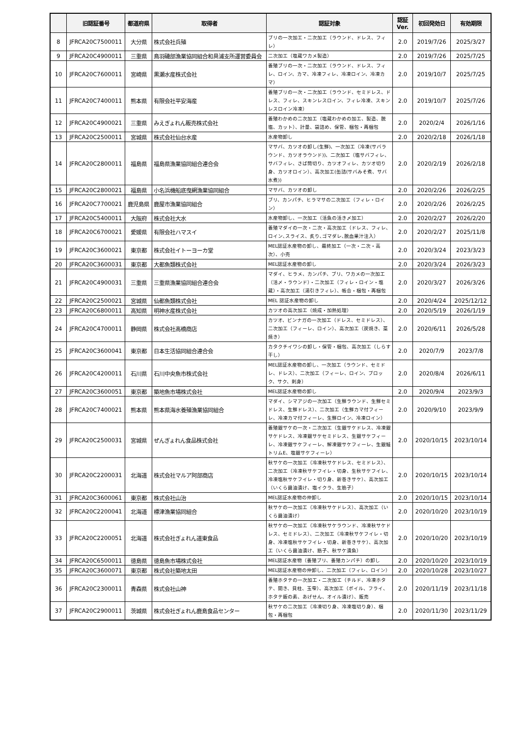| | 旧認証番号 | 都道府県 | 取得者 | 認証対象 | 認証 Ver. | 初回発効日 | 有効期限 |
| --- | --- | --- | --- | --- | --- | --- | --- |
| 8 | JFRCA20C7500011 | 大分県 | 株式会社兵殖 | ブリの一次加工・二次加工（ラウンド、ドレス、フィレ） | 2.0 | 2019/7/26 | 2025/3/27 |
| 9 | JFRCA20C4900011 | 三重県 | 鳥羽磯部漁業協同組合和具浦支所運営委員会 | 二次加工（塩蔵ワカメ製造） | 2.0 | 2019/7/26 | 2025/7/25 |
| 10 | JFRCA20C7600011 | 宮崎県 | 黒瀬水産株式会社 | 養殖ブリの一次・二次加工（ラウンド、ドレス、フィレ、ロイン、カマ、冷凍フィレ、冷凍ロイン、冷凍カマ） | 2.0 | 2019/10/7 | 2025/7/25 |
| 11 | JFRCA20C7400011 | 熊本県 | 有限会社平安海産 | 養殖ブリの一次・二次加工（ラウンド、セミドレス、ドレス、フィレ、スキンレスロイン、フィレ冷凍、スキンレスロイン冷凍） | 2.0 | 2019/10/7 | 2025/7/26 |
| 12 | JFRCA20C4900021 | 三重県 | みえぎょれん販売株式会社 | 養殖わかめの二次加工（塩蔵わかめの加工、製造、脱塩、カット）、計量、袋詰め、保管、梱包・再梱包 | 2.0 | 2020/2/4 | 2026/1/16 |
| 13 | JFRCA20C2500011 | 宮城県 | 株式会社仙台水産 | 水産物卸し | 2.0 | 2020/2/18 | 2026/1/18 |
| 14 | JFRCA20C2800011 | 福島県 | 福島県漁業協同組合連合会 | マサバ、カツオの卸し(生鮮)、一次加工（冷凍(サバラウンド、カツオラウンド))、二次加工（塩サバフィレ、サバフィレ、さば筒切り、カツオフィレ、カツオ切り身、カツオロイン）、高次加工(缶詰(サバみそ煮、サバ水煮)) | 2.0 | 2020/2/19 | 2026/2/18 |
| 15 | JFRCA20C2800021 | 福島県 | 小名浜機船底曳網漁業協同組合 | マサバ、カツオの卸し | 2.0 | 2020/2/26 | 2026/2/25 |
| 16 | JFRCA20C7700021 | 鹿児島県 | 鹿屋市漁業協同組合 | ブリ、カンパチ、ヒラマサの二次加工（フィレ・ロイン） | 2.0 | 2020/2/26 | 2026/2/25 |
| 17 | JFRCA20C5400011 | 大阪府 | 株式会社大水 | 水産物卸し、一次加工（活魚の活き〆加工） | 2.0 | 2020/2/27 | 2026/2/20 |
| 18 | JFRCA20C6700021 | 愛媛県 | 有限会社ハマスイ | 養殖マダイの一次・二次・高次加工（ドレス、フィレ､ロイン､スライス、炙り､ゴマダレ､脱血果汁注入） | 2.0 | 2020/2/27 | 2025/11/8 |
| 19 | JFRCA20C3600021 | 東京都 | 株式会社イトーヨーカ堂 | MEL認証水産物の卸し、最終加工（一次・二次・高次）、小売 | 2.0 | 2020/3/24 | 2023/3/23 |
| 20 | JFRCA20C3600031 | 東京都 | 大都魚類株式会社 | MEL認証水産物の卸し | 2.0 | 2020/3/24 | 2026/3/23 |
| 21 | JFRCA20C4900031 | 三重県 | 三重県漁業協同組合連合会 | マダイ、ヒラメ、カンパチ、ブリ、ワカメの一次加工（活〆・ラウンド）・二次加工（フィレ・ロイン・塩蔵）・高次加工（湯引きフィレ）、帳合・梱包・再梱包 | 2.0 | 2020/3/27 | 2026/3/26 |
| 22 | JFRCA20C2500021 | 宮城県 | 仙都魚類株式会社 | MEL 認証水産物の卸し | 2.0 | 2020/4/24 | 2025/12/12 |
| 23 | JFRCA20C6800011 | 高知県 | 明神水産株式会社 | カツオの高次加工（焼成・加熱処理） | 2.0 | 2020/5/19 | 2026/1/19 |
| 24 | JFRCA20C4700011 | 静岡県 | 株式会社高橋商店 | カツオ、ビンナガの一次加工（ドレス、セミドレス）、二次加工（フィーレ、ロイン）、高次加工（炭焼き、藁焼き） | 2.0 | 2020/6/11 | 2026/5/28 |
| 25 | JFRCA20C3600041 | 東京都 | 日本生活協同組合連合会 | カタクチイワシの卸し・保管・梱包、高次加工（しらす干し） | 2.0 | 2020/7/9 | 2023/7/8 |
| 26 | JFRCA20C4200011 | 石川県 | 石川中央魚市株式会社 | MEL認証水産物の卸し、一次加工（ラウンド、セミドレ、ドレス）、二次加工（フィーレ、ロイン、ブロック、サク、刺身） | 2.0 | 2020/8/4 | 2026/6/11 |
| 27 | JFRCA20C3600051 | 東京都 | 築地魚市場株式会社 | MEL認証水産物の卸し | 2.0 | 2020/9/4 | 2023/9/3 |
| 28 | JFRCA20C7400021 | 熊本県 | 熊本県海水養殖漁業協同組合 | マダイ、シマアジの一次加工（生鮮ラウンド、生鮮セミドレス、生鮮ドレス）、二次加工（生鮮カマ付フィーレ、冷凍カマ付フィーレ、生鮮ロイン、冷凍ロイン） | 2.0 | 2020/9/10 | 2023/9/9 |
| 29 | JFRCA20C2500031 | 宮城県 | ぜんぎょれん食品株式会社 | 養殖銀サケの一次・二次加工（生銀サケドレス、冷凍銀サケドレス、冷凍銀サケセミドレス、生銀サケフィーレ、冷凍銀サケフィーレ、解凍銀サケフィーレ、生銀鮭トリムE、塩銀サケフィーレ） | 2.0 | 2020/10/15 | 2023/10/14 |
| 30 | JFRCA20C2200031 | 北海道 | 株式会社マルア阿部商店 | 秋サケの一次加工（冷凍秋サケドレス、セミドレス）、二次加工（冷凍秋サケフイレ・切身、生秋サケフイレ、冷凍塩秋サケフイレ・切り身、新巻きサケ）、高次加工（いくら醤油漬け、塩イクラ、生筋子） | 2.0 | 2020/10/15 | 2023/10/14 |
| 31 | JFRCA20C3600061 | 東京都 | 株式会社山治 | MEL認証水産物の仲卸し | 2.0 | 2020/10/15 | 2023/10/14 |
| 32 | JFRCA20C2200041 | 北海道 | 標津漁業協同組合 | 秋サケの一次加工（冷凍秋サケドレス）、高次加工（いくら醤油漬け） | 2.0 | 2020/10/20 | 2023/10/19 |
| 33 | JFRCA20C2200051 | 北海道 | 株式会社ぎょれん道東食品 | 秋サケの一次加工（冷凍秋サケラウンド、冷凍秋サケドレス、セミドレス）、二次加工（冷凍秋サケフイレ・切身、冷凍塩秋サケフイレ・切身、新巻きサケ）、高次加工（いくら醤油漬け、筋子、秋サケ漬魚） | 2.0 | 2020/10/20 | 2023/10/19 |
| 34 | JFRCA20C6500011 | 徳島県 | 徳島魚市場株式会社 | MEL認証水産物（養殖ブリ、養殖カンパチ）の卸し | 2.0 | 2020/10/20 | 2023/10/19 |
| 35 | JFRCA20C3600071 | 東京都 | 株式会社築地太田 | MEL認証水産物の仲卸し、二次加工（フィレ、ロイン） | 2.0 | 2020/10/28 | 2023/10/27 |
| 36 | JFRCA20C2300011 | 青森県 | 株式会社山神 | 養殖ホタテの一次加工・二次加工（チルド、冷凍ホタテ、開き、貝柱、玉雫）、高次加工（ボイル、フライ、ホタテ飯の素、あげせん、オイル漬け）、販売 | 2.0 | 2020/11/19 | 2023/11/18 |
| 37 | JFRCA20C2900011 | 茨城県 | 株式会社ぎょれん鹿島食品センター | 秋サケの二次加工（冷凍切り身、冷凍塩切り身）、梱包・再梱包 | 2.0 | 2020/11/30 | 2023/11/29 |